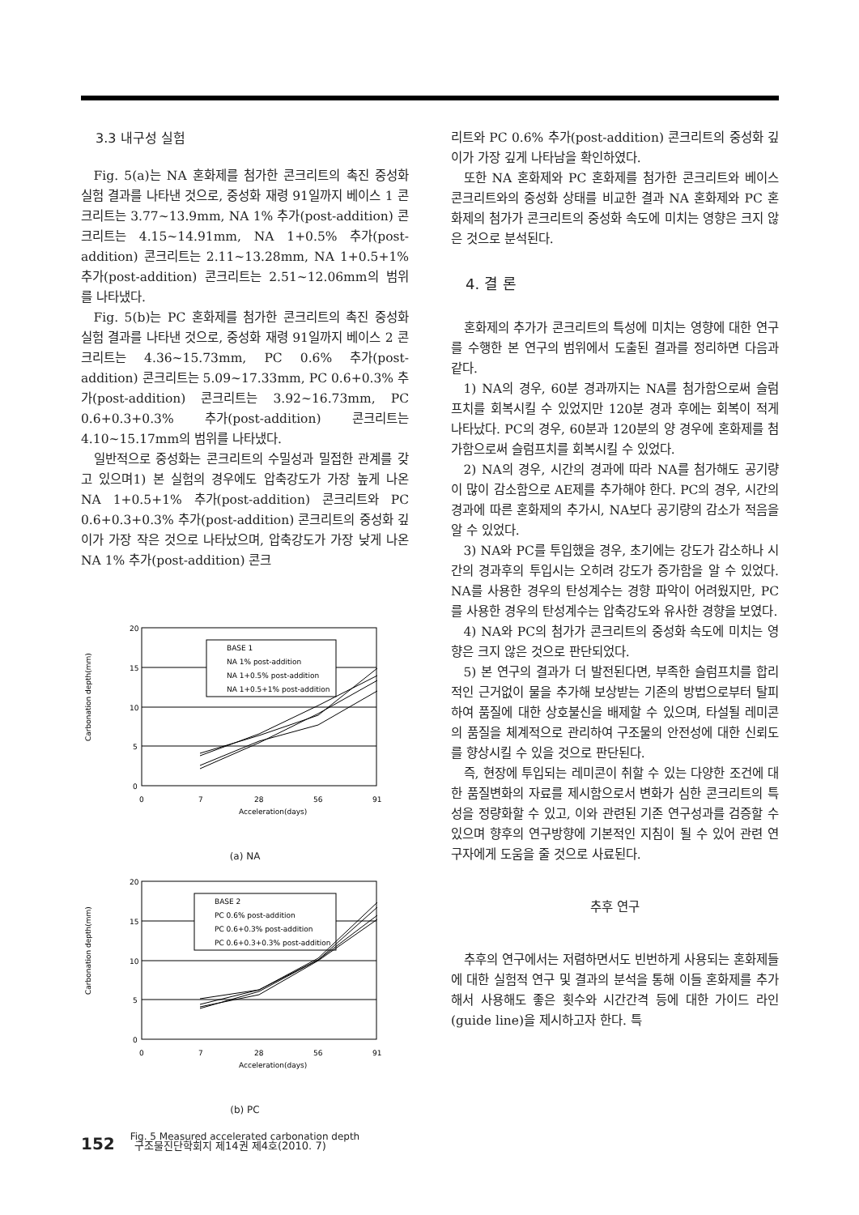3.3 내구성 실험
Fig. 5(a)는 NA 혼화제를 첨가한 콘크리트의 촉진 중성화 실험 결과를 나타낸 것으로, 중성화 재령 91일까지 베이스 1 콘크리트는 3.77~13.9mm, NA 1% 추가(post-addition) 콘크리트는 4.15~14.91mm, NA 1+0.5% 추가(post-addition) 콘크리트는 2.11~13.28mm, NA 1+0.5+1% 추가(post-addition) 콘크리트는 2.51~12.06mm의 범위를 나타냈다.
Fig. 5(b)는 PC 혼화제를 첨가한 콘크리트의 촉진 중성화 실험 결과를 나타낸 것으로, 중성화 재령 91일까지 베이스 2 콘크리트는 4.36~15.73mm, PC 0.6% 추가(post-addition) 콘크리트는 5.09~17.33mm, PC 0.6+0.3% 추가(post-addition) 콘크리트는 3.92~16.73mm, PC 0.6+0.3+0.3% 추가(post-addition) 콘크리트는 4.10~15.17mm의 범위를 나타냈다.
일반적으로 중성화는 콘크리트의 수밀성과 밀접한 관계를 갖고 있으며1) 본 실험의 경우에도 압축강도가 가장 높게 나온 NA 1+0.5+1% 추가(post-addition) 콘크리트와 PC 0.6+0.3+0.3% 추가(post-addition) 콘크리트의 중성화 깊이가 가장 작은 것으로 나타났으며, 압축강도가 가장 낮게 나온 NA 1% 추가(post-addition) 콘크
Carbonation depth(mm)
20
15
10
5
0
0
7
28
56
91
Acceleration(days)
BASE 1
NA 1% post-addition
NA 1+0.5% post-addition
NA 1+0.5+1% post-addition
(a) NA
Carbonation depth(mm)
20
15
10
5
0
0
7
28
56
91
Acceleration(days)
BASE 2
PC 0.6% post-addition
PC 0.6+0.3% post-addition
PC 0.6+0.3+0.3% post-addition
(b) PC
Fig. 5 Measured accelerated carbonation depth
리트와 PC 0.6% 추가(post-addition) 콘크리트의 중성화 깊이가 가장 깊게 나타남을 확인하였다.
또한 NA 혼화제와 PC 혼화제를 첨가한 콘크리트와 베이스 콘크리트와의 중성화 상태를 비교한 결과 NA 혼화제와 PC 혼화제의 첨가가 콘크리트의 중성화 속도에 미치는 영향은 크지 않은 것으로 분석된다.
4. 결 론
혼화제의 추가가 콘크리트의 특성에 미치는 영향에 대한 연구를 수행한 본 연구의 범위에서 도출된 결과를 정리하면 다음과 같다.
1) NA의 경우, 60분 경과까지는 NA를 첨가함으로써 슬럼프치를 회복시킬 수 있었지만 120분 경과 후에는 회복이 적게 나타났다. PC의 경우, 60분과 120분의 양 경우에 혼화제를 첨가함으로써 슬럼프치를 회복시킬 수 있었다.
2) NA의 경우, 시간의 경과에 따라 NA를 첨가해도 공기량이 많이 감소함으로 AE제를 추가해야 한다. PC의 경우, 시간의 경과에 따른 혼화제의 추가시, NA보다 공기량의 감소가 적음을 알 수 있었다.
3) NA와 PC를 투입했을 경우, 초기에는 강도가 감소하나 시간의 경과후의 투입시는 오히려 강도가 증가함을 알 수 있었다. NA를 사용한 경우의 탄성계수는 경향 파악이 어려웠지만, PC를 사용한 경우의 탄성계수는 압축강도와 유사한 경향을 보였다.
4) NA와 PC의 첨가가 콘크리트의 중성화 속도에 미치는 영향은 크지 않은 것으로 판단되었다.
5) 본 연구의 결과가 더 발전된다면, 부족한 슬럼프치를 합리적인 근거없이 물을 추가해 보상받는 기존의 방법으로부터 탈피하여 품질에 대한 상호불신을 배제할 수 있으며, 타설될 레미콘의 품질을 체계적으로 관리하여 구조물의 안전성에 대한 신뢰도를 향상시킬 수 있을 것으로 판단된다.
즉, 현장에 투입되는 레미콘이 취할 수 있는 다양한 조건에 대한 품질변화의 자료를 제시함으로서 변화가 심한 콘크리트의 특성을 정량화할 수 있고, 이와 관련된 기존 연구성과를 검증할 수 있으며 향후의 연구방향에 기본적인 지침이 될 수 있어 관련 연구자에게 도움을 줄 것으로 사료된다.
추후 연구
추후의 연구에서는 저렴하면서도 빈번하게 사용되는 혼화제들에 대한 실험적 연구 및 결과의 분석을 통해 이들 혼화제를 추가해서 사용해도 좋은 횟수와 시간간격 등에 대한 가이드 라인(guide line)을 제시하고자 한다. 특
152 구조물진단학회지 제14권 제4호(2010. 7)